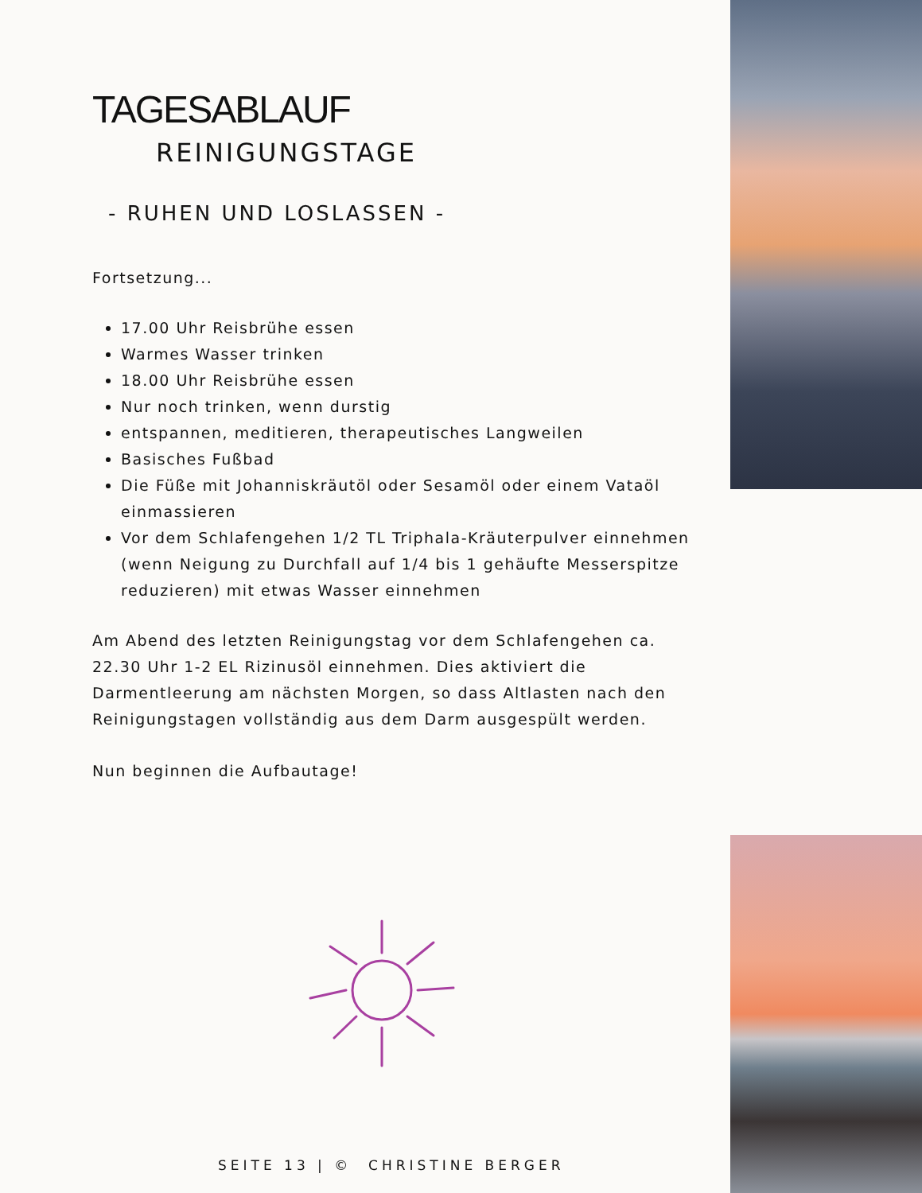TAGESABLAUF
REINIGUNGSTAGE
- RUHEN UND LOSLASSEN -
Fortsetzung...
17.00 Uhr Reisbrühe essen
Warmes Wasser trinken
18.00 Uhr Reisbrühe essen
Nur noch trinken, wenn durstig
entspannen, meditieren, therapeutisches Langweilen
Basisches Fußbad
Die Füße mit Johanniskräutöl oder Sesamöl oder einem Vataöl einmassieren
Vor dem Schlafengehen 1/2 TL Triphala-Kräuterpulver einnehmen (wenn Neigung zu Durchfall auf 1/4 bis 1 gehäufte Messerspitze reduzieren) mit etwas Wasser einnehmen
Am Abend des letzten Reinigungstag vor dem Schlafengehen ca. 22.30 Uhr 1-2 EL Rizinusöl einnehmen. Dies aktiviert die Darmentleerung am nächsten Morgen, so dass Altlasten nach den Reinigungstagen vollständig aus dem Darm ausgespült werden.
Nun beginnen die Aufbautage!
SEITE 13 | © CHRISTINE BERGER